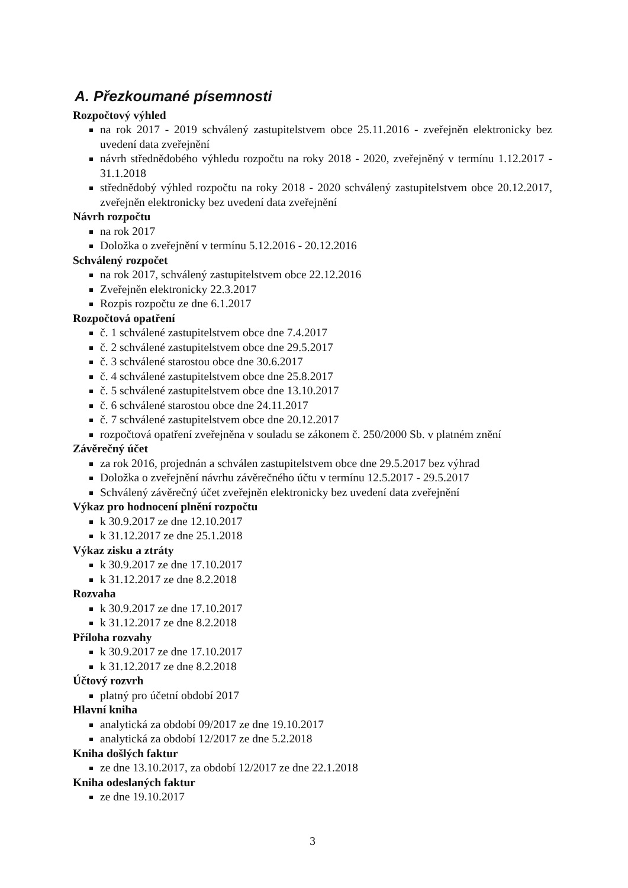A. Přezkoumané písemnosti
Rozpočtový výhled
na rok 2017 - 2019 schválený zastupitelstvem obce 25.11.2016 - zveřejněn elektronicky bez uvedení data zveřejnění
návrh střednědobého výhledu rozpočtu na roky 2018 - 2020, zveřejněný v termínu 1.12.2017 - 31.1.2018
střednědobý výhled rozpočtu na roky 2018 - 2020 schválený zastupitelstvem obce 20.12.2017, zveřejněn elektronicky bez uvedení data zveřejnění
Návrh rozpočtu
na rok 2017
Doložka o zveřejnění v termínu 5.12.2016 - 20.12.2016
Schválený rozpočet
na rok 2017, schválený zastupitelstvem obce 22.12.2016
Zveřejněn elektronicky 22.3.2017
Rozpis rozpočtu ze dne 6.1.2017
Rozpočtová opatření
č. 1 schválené zastupitelstvem obce dne 7.4.2017
č. 2 schválené zastupitelstvem obce dne 29.5.2017
č. 3 schválené starostou obce dne 30.6.2017
č. 4 schválené zastupitelstvem obce dne 25.8.2017
č. 5 schválené zastupitelstvem obce dne 13.10.2017
č. 6 schválené starostou obce dne 24.11.2017
č. 7 schválené zastupitelstvem obce dne 20.12.2017
rozpočtová opatření zveřejněna v souladu se zákonem č. 250/2000 Sb. v platném znění
Závěrečný účet
za rok 2016, projednán a schválen zastupitelstvem obce dne 29.5.2017 bez výhrad
Doložka o zveřejnění návrhu závěrečného účtu v termínu 12.5.2017 - 29.5.2017
Schválený závěrečný účet zveřejněn elektronicky bez uvedení data zveřejnění
Výkaz pro hodnocení plnění rozpočtu
k 30.9.2017 ze dne 12.10.2017
k 31.12.2017 ze dne 25.1.2018
Výkaz zisku a ztráty
k 30.9.2017 ze dne 17.10.2017
k 31.12.2017 ze dne 8.2.2018
Rozvaha
k 30.9.2017 ze dne 17.10.2017
k 31.12.2017 ze dne 8.2.2018
Příloha rozvahy
k 30.9.2017 ze dne 17.10.2017
k 31.12.2017 ze dne 8.2.2018
Účtový rozvrh
platný pro účetní období 2017
Hlavní kniha
analytická za období 09/2017 ze dne 19.10.2017
analytická za období 12/2017 ze dne 5.2.2018
Kniha došlých faktur
ze dne 13.10.2017, za období 12/2017 ze dne 22.1.2018
Kniha odeslaných faktur
ze dne 19.10.2017
3